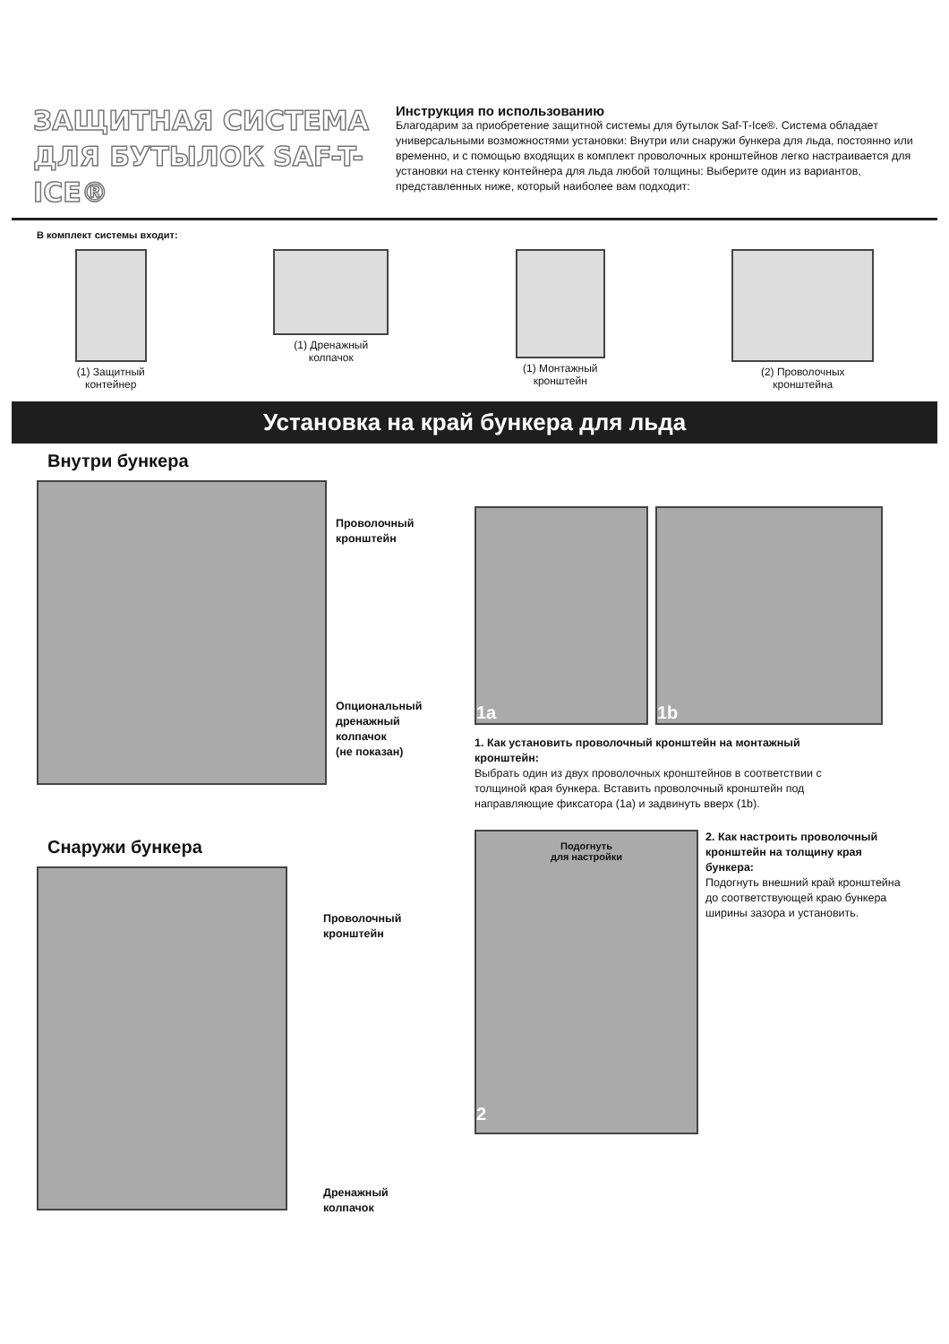ЗАЩИТНАЯ СИСТЕМА ДЛЯ БУТЫЛОК SAF-T-ICE®
Инструкция по использованию
Благодарим за приобретение защитной системы для бутылок Saf-T-Ice®. Система обладает универсальными возможностями установки: Внутри или снаружи бункера для льда, постоянно или временно, и с помощью входящих в комплект проволочных кронштейнов легко настраивается для установки на стенку контейнера для льда любой толщины: Выберите один из вариантов, представленных ниже, который наиболее вам подходит:
В комплект системы входит:
(1) Защитный
контейнер
(1) Дренажный
колпачок
(1) Монтажный
кронштейн
(2) Проволочных
кронштейна
Установка на край бункера для льда
Внутри бункера
Проволочный
кронштейн
Опциональный
дренажный
колпачок
(не показан)
1a 1b
1. Как установить проволочный кронштейн на монтажный кронштейн:
Выбрать один из двух проволочных кронштейнов в соответствии с толщиной края бункера. Вставить проволочный кронштейн под направляющие фиксатора (1a) и задвинуть вверх (1b).
Снаружи бункера
Проволочный
кронштейн
Дренажный
колпачок
Подогнуть
для настройки
2
2. Как настроить проволочный кронштейн на толщину края бункера:
Подогнуть внешний край кронштейна до соответствующей краю бункера ширины зазора и установить.